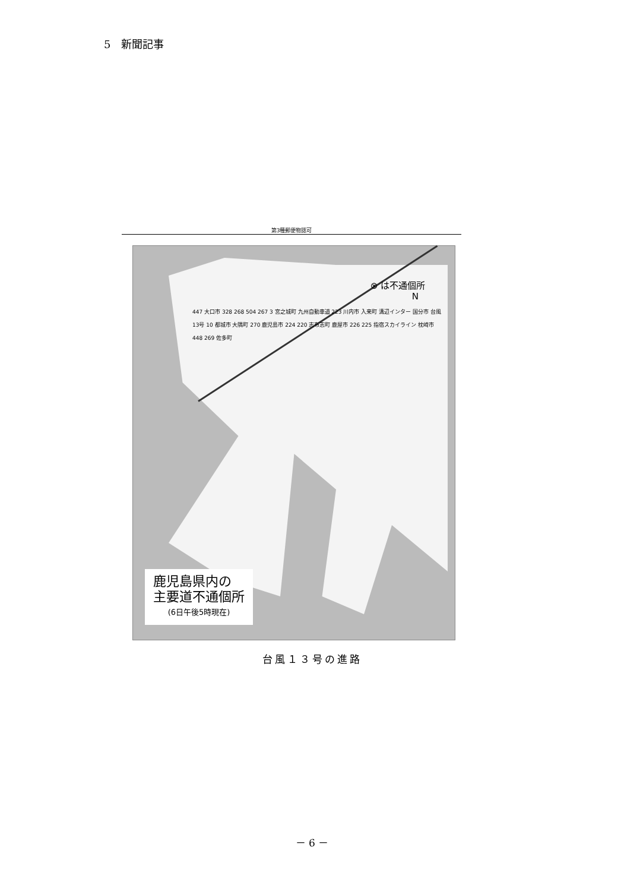5　新聞記事
第3種郵便物認可
⊗ は不通個所
N
447 大口市 328 268 504 267 3 宮之城町 九州自動車道 223 川内市 入来町 溝辺インター 国分市 台風13号 10 都城市 大隅町 270 鹿児島市 224 220 志布志町 鹿屋市 226 225 指宿スカイライン 枕崎市 448 269 佐多町
鹿児島県内の
主要道不通個所
(6日午後5時現在)
台風１３号の進路
－ 6 －